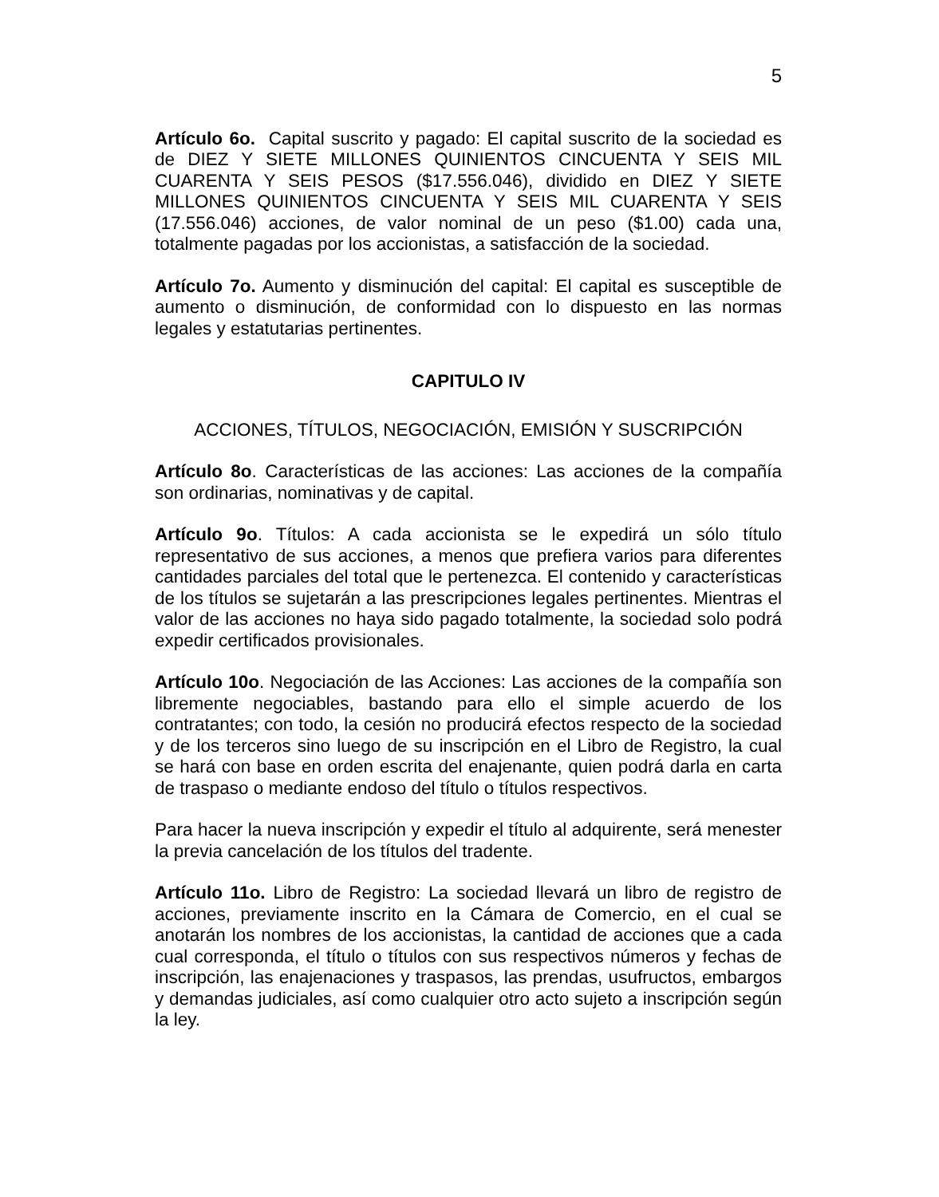5
Artículo 6o. Capital suscrito y pagado: El capital suscrito de la sociedad es de DIEZ Y SIETE MILLONES QUINIENTOS CINCUENTA Y SEIS MIL CUARENTA Y SEIS PESOS ($17.556.046), dividido en DIEZ Y SIETE MILLONES QUINIENTOS CINCUENTA Y SEIS MIL CUARENTA Y SEIS (17.556.046) acciones, de valor nominal de un peso ($1.00) cada una, totalmente pagadas por los accionistas, a satisfacción de la sociedad.
Artículo 7o. Aumento y disminución del capital: El capital es susceptible de aumento o disminución, de conformidad con lo dispuesto en las normas legales y estatutarias pertinentes.
CAPITULO IV
ACCIONES, TÍTULOS, NEGOCIACIÓN, EMISIÓN Y SUSCRIPCIÓN
Artículo 8o. Características de las acciones: Las acciones de la compañía son ordinarias, nominativas y de capital.
Artículo 9o. Títulos: A cada accionista se le expedirá un sólo título representativo de sus acciones, a menos que prefiera varios para diferentes cantidades parciales del total que le pertenezca. El contenido y características de los títulos se sujetarán a las prescripciones legales pertinentes. Mientras el valor de las acciones no haya sido pagado totalmente, la sociedad solo podrá expedir certificados provisionales.
Artículo 10o. Negociación de las Acciones: Las acciones de la compañía son libremente negociables, bastando para ello el simple acuerdo de los contratantes; con todo, la cesión no producirá efectos respecto de la sociedad y de los terceros sino luego de su inscripción en el Libro de Registro, la cual se hará con base en orden escrita del enajenante, quien podrá darla en carta de traspaso o mediante endoso del título o títulos respectivos.
Para hacer la nueva inscripción y expedir el título al adquirente, será menester la previa cancelación de los títulos del tradente.
Artículo 11o. Libro de Registro: La sociedad llevará un libro de registro de acciones, previamente inscrito en la Cámara de Comercio, en el cual se anotarán los nombres de los accionistas, la cantidad de acciones que a cada cual corresponda, el título o títulos con sus respectivos números y fechas de inscripción, las enajenaciones y traspasos, las prendas, usufructos, embargos y demandas judiciales, así como cualquier otro acto sujeto a inscripción según la ley.